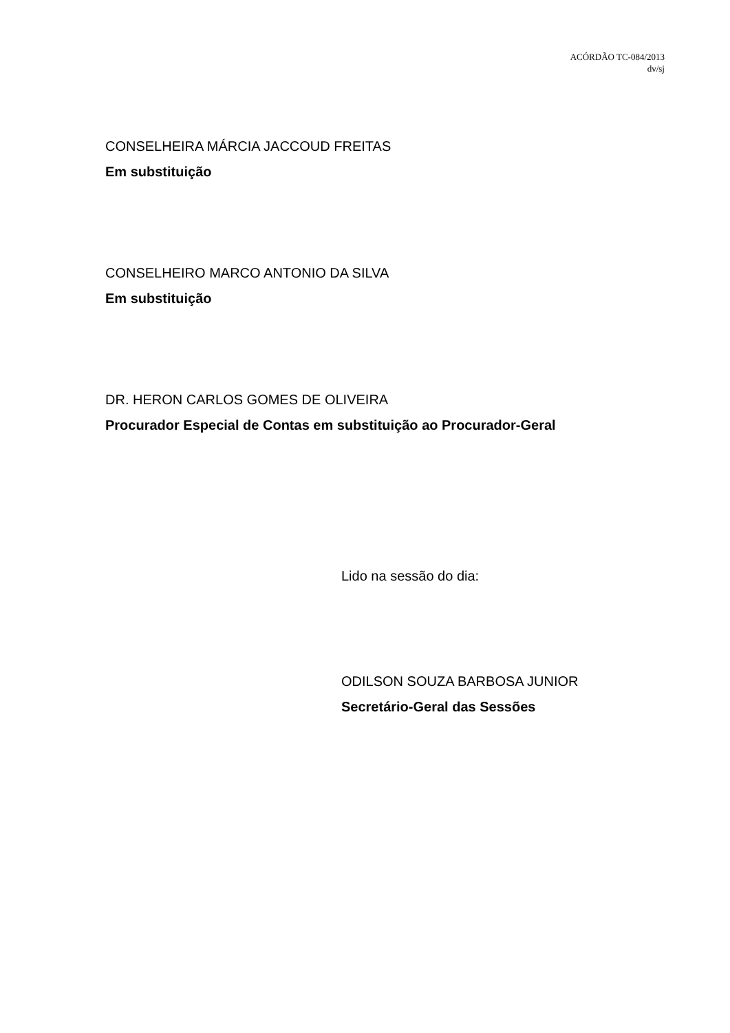ACÓRDÃO TC-084/2013
dv/sj
CONSELHEIRA MÁRCIA JACCOUD FREITAS
Em substituição
CONSELHEIRO MARCO ANTONIO DA SILVA
Em substituição
DR. HERON CARLOS GOMES DE OLIVEIRA
Procurador Especial de Contas em substituição ao Procurador-Geral
Lido na sessão do dia:
ODILSON SOUZA BARBOSA JUNIOR
Secretário-Geral das Sessões